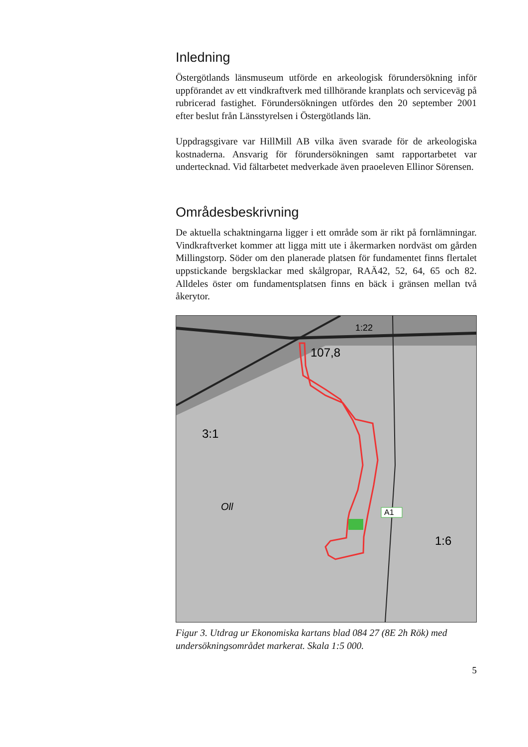Inledning
Östergötlands länsmuseum utförde en arkeologisk förundersökning inför uppförandet av ett vindkraftverk med tillhörande kranplats och serviceväg på rubricerad fastighet. Förundersökningen utfördes den 20 september 2001 efter beslut från Länsstyrelsen i Östergötlands län.
Uppdragsgivare var HillMill AB vilka även svarade för de arkeologiska kostnaderna. Ansvarig för förundersökningen samt rapportarbetet var undertecknad. Vid fältarbetet medverkade även praoeleven Ellinor Sörensen.
Områdesbeskrivning
De aktuella schaktningarna ligger i ett område som är rikt på fornlämningar. Vindkraftverket kommer att ligga mitt ute i åkermarken nordväst om gården Millingstorp. Söder om den planerade platsen för fundamentet finns flertalet uppstickande bergsklackar med skålgropar, RAÄ42, 52, 64, 65 och 82. Alldeles öster om fundamentsplatsen finns en bäck i gränsen mellan två åkerytor.
A1
107,8
3:1
1:6
1:22
Oll
Figur 3. Utdrag ur Ekonomiska kartans blad 084 27 (8E 2h Rök) med undersökningsområdet markerat. Skala 1:5 000.
5